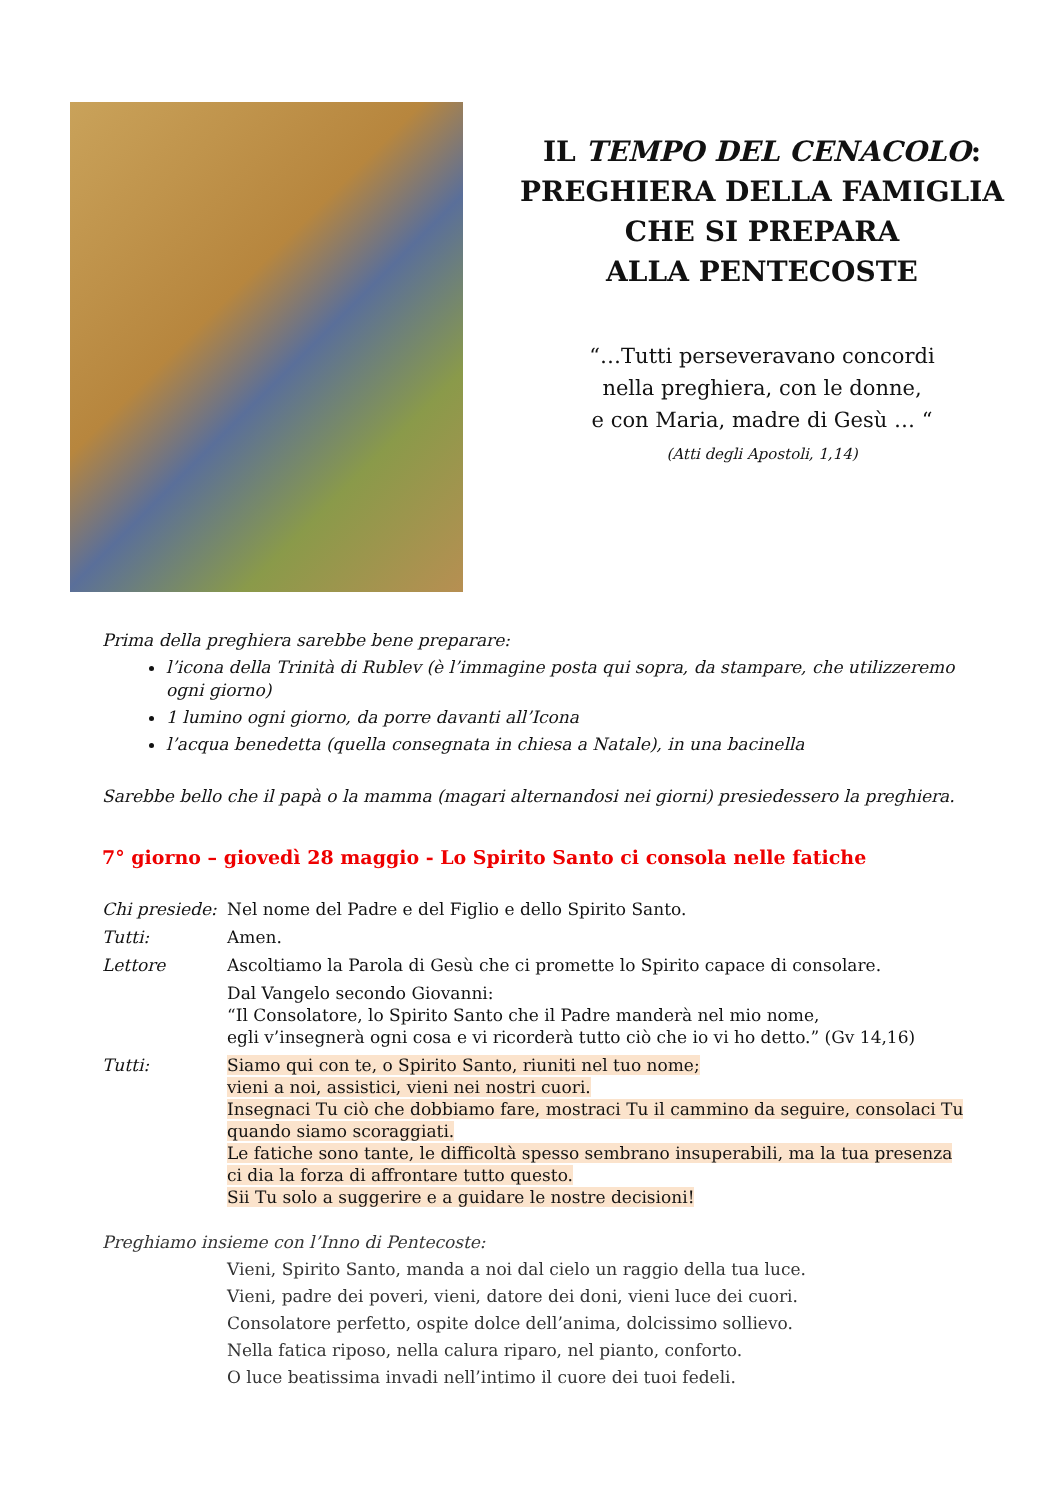IL TEMPO DEL CENACOLO:
PREGHIERA DELLA FAMIGLIA
CHE SI PREPARA
ALLA PENTECOSTE
“…Tutti perseveravano concordi
nella preghiera, con le donne,
e con Maria, madre di Gesù … “
(Atti degli Apostoli, 1,14)
Prima della preghiera sarebbe bene preparare:
l’icona della Trinità di Rublev (è l’immagine posta qui sopra, da stampare, che utilizzeremo ogni giorno)
1 lumino ogni giorno, da porre davanti all’Icona
l’acqua benedetta (quella consegnata in chiesa a Natale), in una bacinella
Sarebbe bello che il papà o la mamma (magari alternandosi nei giorni) presiedessero la preghiera.
7° giorno – giovedì 28 maggio - Lo Spirito Santo ci consola nelle fatiche
Chi presiede:
Nel nome del Padre e del Figlio e dello Spirito Santo.
Tutti: Amen.
Lettore Ascoltiamo la Parola di Gesù che ci promette lo Spirito capace di consolare.
Dal Vangelo secondo Giovanni:
“Il Consolatore, lo Spirito Santo che il Padre manderà nel mio nome,
egli v’insegnerà ogni cosa e vi ricorderà tutto ciò che io vi ho detto.” (Gv 14,16)
Tutti: Siamo qui con te, o Spirito Santo, riuniti nel tuo nome;
vieni a noi, assistici, vieni nei nostri cuori.
Insegnaci Tu ciò che dobbiamo fare, mostraci Tu il cammino da seguire, consolaci Tu quando siamo scoraggiati.
Le fatiche sono tante, le difficoltà spesso sembrano insuperabili, ma la tua presenza ci dia la forza di affrontare tutto questo.
Sii Tu solo a suggerire e a guidare le nostre decisioni!
Preghiamo insieme con l’Inno di Pentecoste:
Vieni, Spirito Santo, manda a noi dal cielo un raggio della tua luce.
Vieni, padre dei poveri, vieni, datore dei doni, vieni luce dei cuori.
Consolatore perfetto, ospite dolce dell’anima, dolcissimo sollievo.
Nella fatica riposo, nella calura riparo, nel pianto, conforto.
O luce beatissima invadi nell’intimo il cuore dei tuoi fedeli.